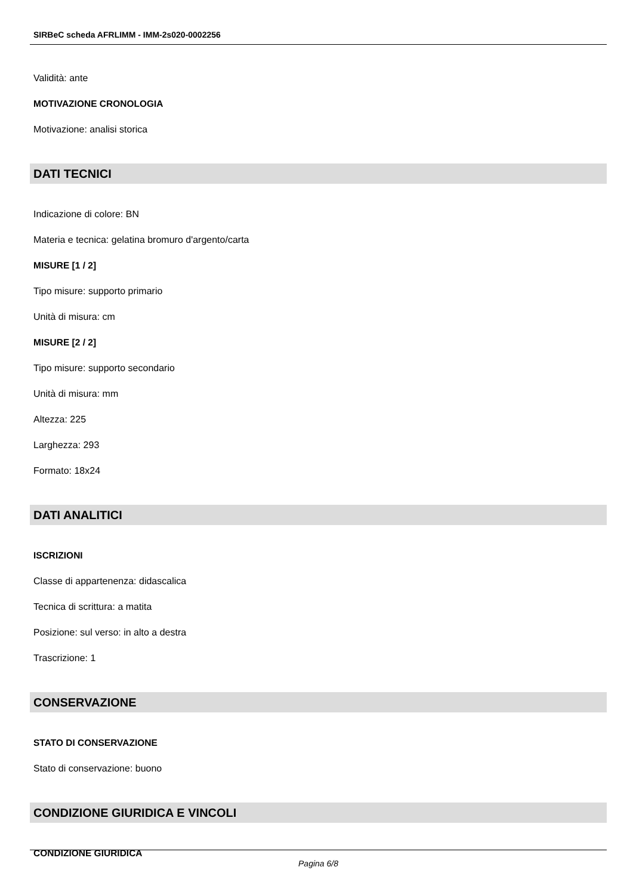SIRBeC scheda AFRLIMM - IMM-2s020-0002256
Validità: ante
MOTIVAZIONE CRONOLOGIA
Motivazione: analisi storica
DATI TECNICI
Indicazione di colore: BN
Materia e tecnica: gelatina bromuro d'argento/carta
MISURE [1 / 2]
Tipo misure: supporto primario
Unità di misura: cm
MISURE [2 / 2]
Tipo misure: supporto secondario
Unità di misura: mm
Altezza: 225
Larghezza: 293
Formato: 18x24
DATI ANALITICI
ISCRIZIONI
Classe di appartenenza: didascalica
Tecnica di scrittura: a matita
Posizione: sul verso: in alto a destra
Trascrizione: 1
CONSERVAZIONE
STATO DI CONSERVAZIONE
Stato di conservazione: buono
CONDIZIONE GIURIDICA E VINCOLI
CONDIZIONE GIURIDICA
Pagina 6/8